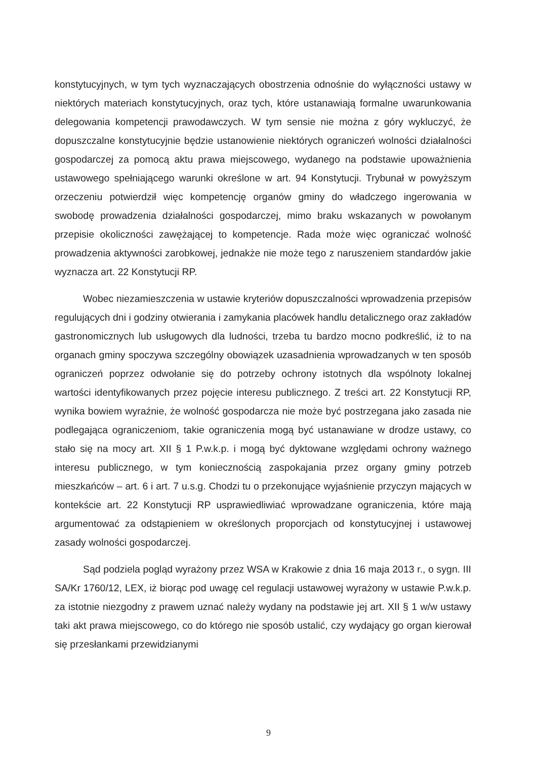konstytucyjnych, w tym tych wyznaczających obostrzenia odnośnie do wyłączności ustawy w niektórych materiach konstytucyjnych, oraz tych, które ustanawiają formalne uwarunkowania delegowania kompetencji prawodawczych. W tym sensie nie można z góry wykluczyć, że dopuszczalne konstytucyjnie będzie ustanowienie niektórych ograniczeń wolności działalności gospodarczej za pomocą aktu prawa miejscowego, wydanego na podstawie upoważnienia ustawowego spełniającego warunki określone w art. 94 Konstytucji. Trybunał w powyższym orzeczeniu potwierdził więc kompetencję organów gminy do władczego ingerowania w swobodę prowadzenia działalności gospodarczej, mimo braku wskazanych w powołanym przepisie okoliczności zawężającej to kompetencje. Rada może więc ograniczać wolność prowadzenia aktywności zarobkowej, jednakże nie może tego z naruszeniem standardów jakie wyznacza art. 22 Konstytucji RP.
Wobec niezamieszczenia w ustawie kryteriów dopuszczalności wprowadzenia przepisów regulujących dni i godziny otwierania i zamykania placówek handlu detalicznego oraz zakładów gastronomicznych lub usługowych dla ludności, trzeba tu bardzo mocno podkreślić, iż to na organach gminy spoczywa szczególny obowiązek uzasadnienia wprowadzanych w ten sposób ograniczeń poprzez odwołanie się do potrzeby ochrony istotnych dla wspólnoty lokalnej wartości identyfikowanych przez pojęcie interesu publicznego. Z treści art. 22 Konstytucji RP, wynika bowiem wyraźnie, że wolność gospodarcza nie może być postrzegana jako zasada nie podlegająca ograniczeniom, takie ograniczenia mogą być ustanawiane w drodze ustawy, co stało się na mocy art. XII § 1 P.w.k.p. i mogą być dyktowane względami ochrony ważnego interesu publicznego, w tym koniecznością zaspokajania przez organy gminy potrzeb mieszkańców – art. 6 i art. 7 u.s.g. Chodzi tu o przekonujące wyjaśnienie przyczyn mających w kontekście art. 22 Konstytucji RP usprawiedliwiać wprowadzane ograniczenia, które mają argumentować za odstąpieniem w określonych proporcjach od konstytucyjnej i ustawowej zasady wolności gospodarczej.
Sąd podziela pogląd wyrażony przez WSA w Krakowie z dnia 16 maja 2013 r., o sygn. III SA/Kr 1760/12, LEX, iż biorąc pod uwagę cel regulacji ustawowej wyrażony w ustawie P.w.k.p. za istotnie niezgodny z prawem uznać należy wydany na podstawie jej art. XII § 1 w/w ustawy taki akt prawa miejscowego, co do którego nie sposób ustalić, czy wydający go organ kierował się przesłankami przewidzianymi
9